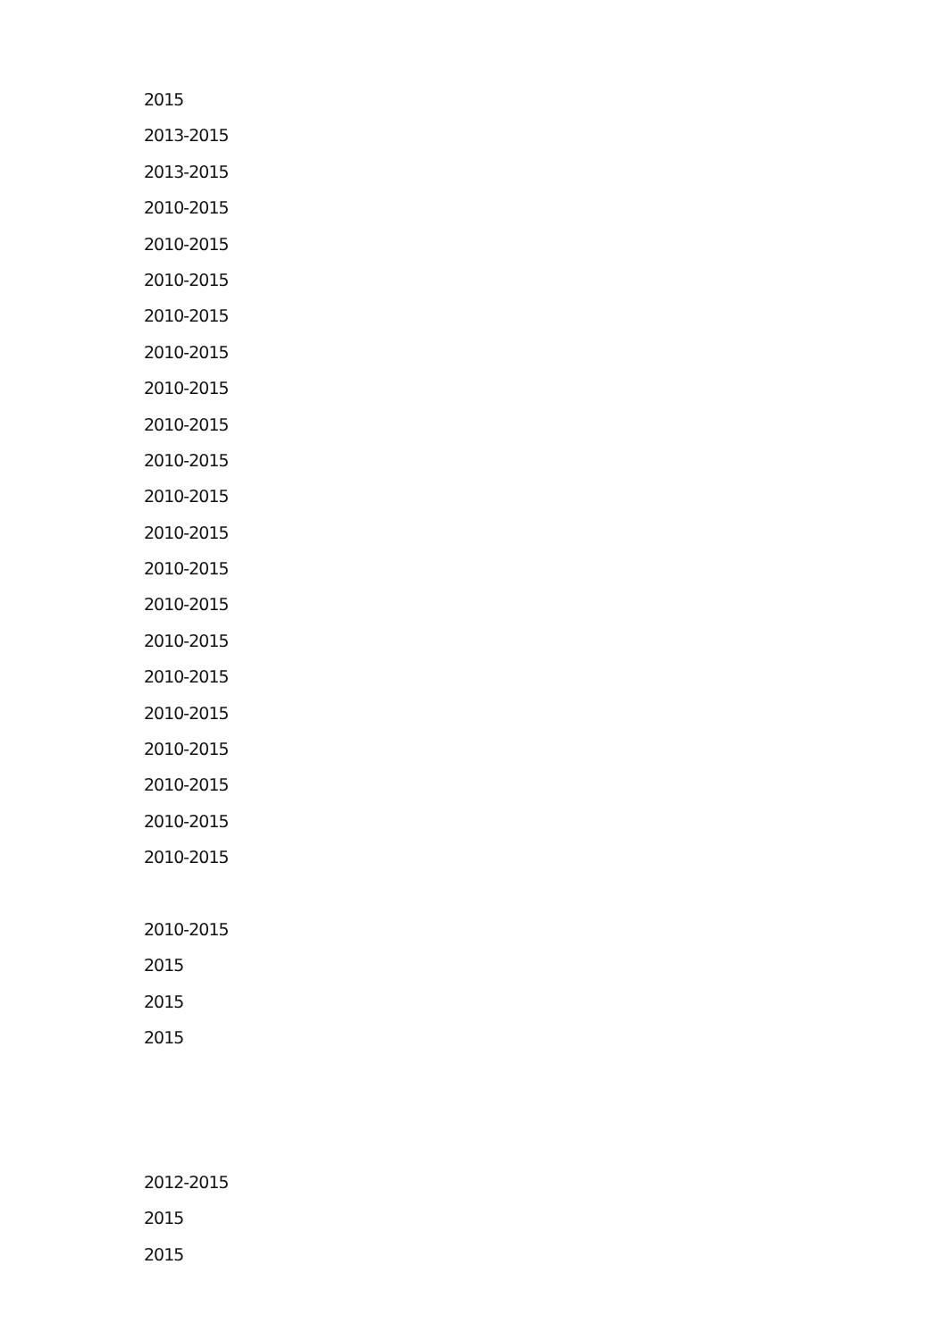2015
2013-2015
2013-2015
2010-2015
2010-2015
2010-2015
2010-2015
2010-2015
2010-2015
2010-2015
2010-2015
2010-2015
2010-2015
2010-2015
2010-2015
2010-2015
2010-2015
2010-2015
2010-2015
2010-2015
2010-2015
2010-2015
2010-2015
2015
2015
2015
2012-2015
2015
2015